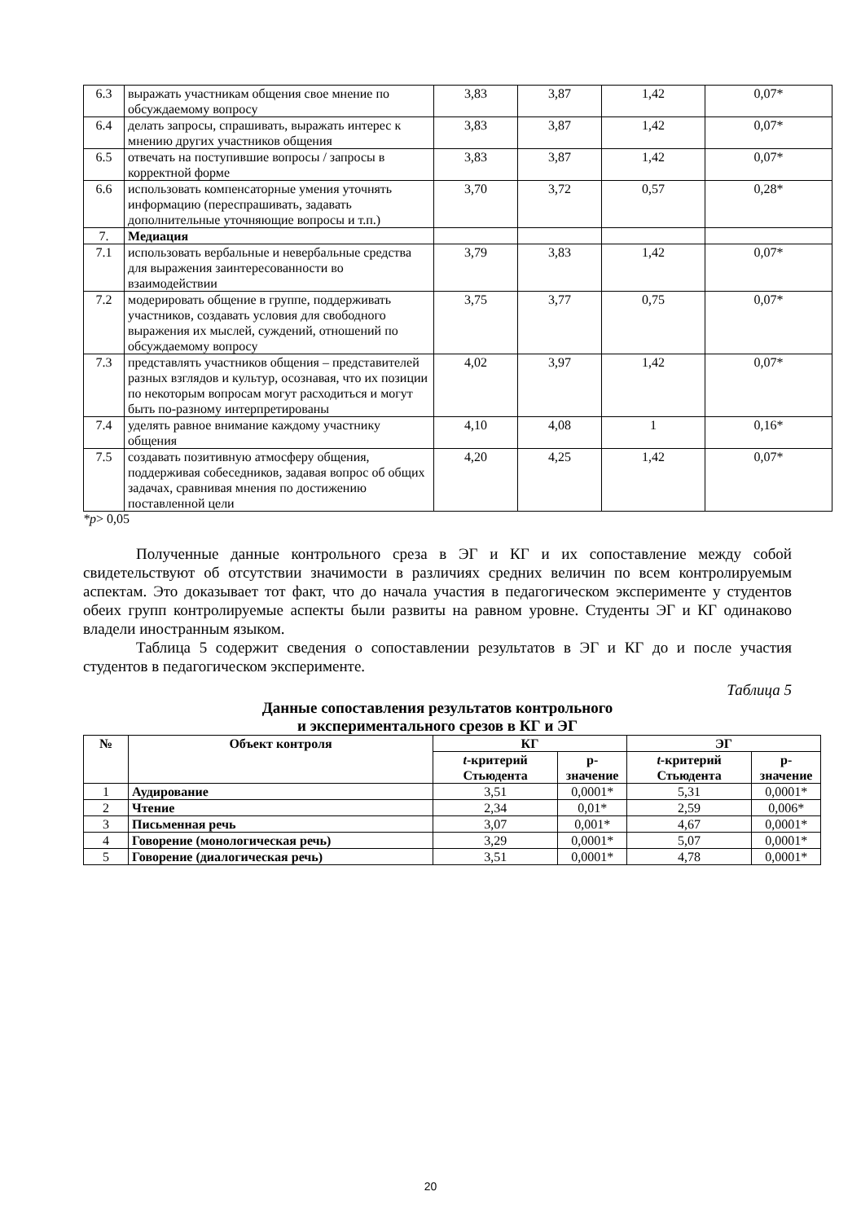| 6.3 | выражать участникам общения свое мнение по обсуждаемому вопросу | 3,83 | 3,87 | 1,42 | 0,07* |
| 6.4 | делать запросы, спрашивать, выражать интерес к мнению других участников общения | 3,83 | 3,87 | 1,42 | 0,07* |
| 6.5 | отвечать на поступившие вопросы / запросы в корректной форме | 3,83 | 3,87 | 1,42 | 0,07* |
| 6.6 | использовать компенсаторные умения уточнять информацию (переспрашивать, задавать дополнительные уточняющие вопросы и т.п.) | 3,70 | 3,72 | 0,57 | 0,28* |
| 7. | Медиация | | | | |
| 7.1 | использовать вербальные и невербальные средства для выражения заинтересованности во взаимодействии | 3,79 | 3,83 | 1,42 | 0,07* |
| 7.2 | модерировать общение в группе, поддерживать участников, создавать условия для свободного выражения их мыслей, суждений, отношений по обсуждаемому вопросу | 3,75 | 3,77 | 0,75 | 0,07* |
| 7.3 | представлять участников общения – представителей разных взглядов и культур, осознавая, что их позиции по некоторым вопросам могут расходиться и могут быть по-разному интерпретированы | 4,02 | 3,97 | 1,42 | 0,07* |
| 7.4 | уделять равное внимание каждому участнику общения | 4,10 | 4,08 | 1 | 0,16* |
| 7.5 | создавать позитивную атмосферу общения, поддерживая собеседников, задавая вопрос об общих задачах, сравнивая мнения по достижению поставленной цели | 4,20 | 4,25 | 1,42 | 0,07* |
*p> 0,05
Полученные данные контрольного среза в ЭГ и КГ и их сопоставление между собой свидетельствуют об отсутствии значимости в различиях средних величин по всем контролируемым аспектам. Это доказывает тот факт, что до начала участия в педагогическом эксперименте у студентов обеих групп контролируемые аспекты были развиты на равном уровне. Студенты ЭГ и КГ одинаково владели иностранным языком.
Таблица 5 содержит сведения о сопоставлении результатов в ЭГ и КГ до и после участия студентов в педагогическом эксперименте.
Таблица 5
Данные сопоставления результатов контрольного
и экспериментального срезов в КГ и ЭГ
| № | Объект контроля | КГ | | ЭГ | |
| --- | --- | --- | --- | --- | --- |
| | | t -критерий Стьюдента | р-значение | t -критерий Стьюдента | р-значение |
| 1 | Аудирование | 3,51 | 0,0001* | 5,31 | 0,0001* |
| 2 | Чтение | 2,34 | 0,01* | 2,59 | 0,006* |
| 3 | Письменная речь | 3,07 | 0,001* | 4,67 | 0,0001* |
| 4 | Говорение (монологическая речь) | 3,29 | 0,0001* | 5,07 | 0,0001* |
| 5 | Говорение (диалогическая речь) | 3,51 | 0,0001* | 4,78 | 0,0001* |
20